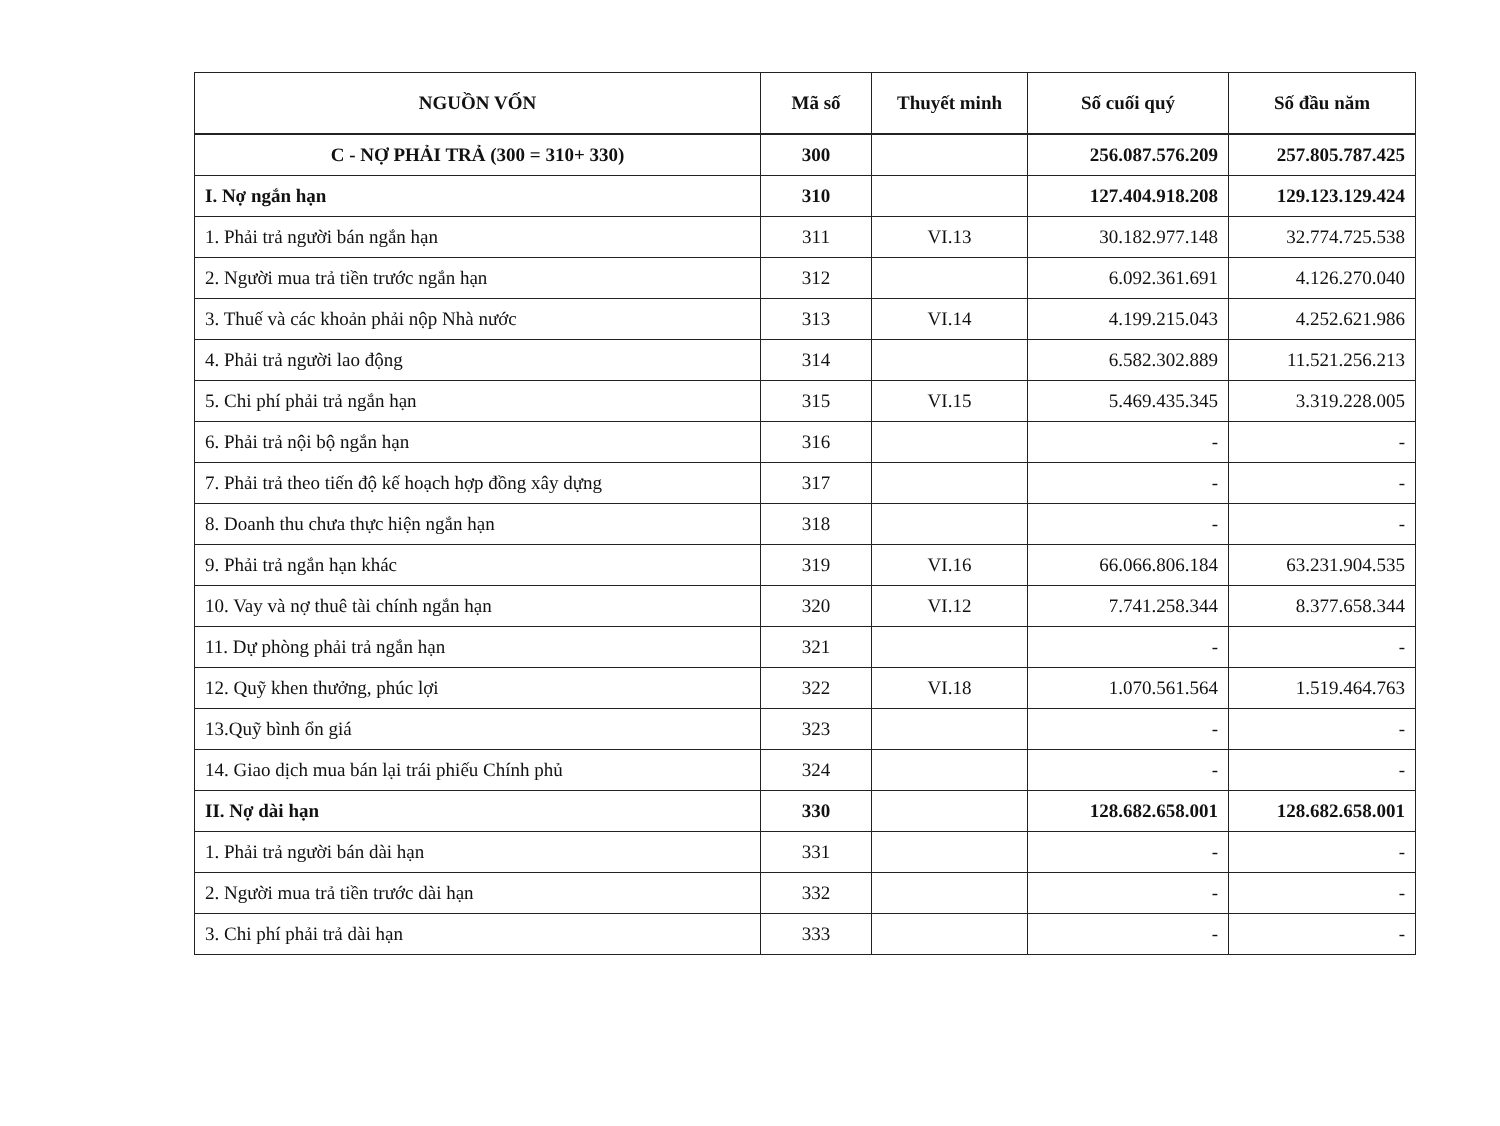| NGUỒN VỐN | Mã số | Thuyết minh | Số cuối quý | Số đầu năm |
| --- | --- | --- | --- | --- |
| C - NỢ PHẢI TRẢ (300 = 310+ 330) | 300 | | 256.087.576.209 | 257.805.787.425 |
| I. Nợ ngắn hạn | 310 | | 127.404.918.208 | 129.123.129.424 |
| 1. Phải trả người bán ngắn hạn | 311 | VI.13 | 30.182.977.148 | 32.774.725.538 |
| 2. Người mua trả tiền trước ngắn hạn | 312 | | 6.092.361.691 | 4.126.270.040 |
| 3. Thuế và các khoản phải nộp Nhà nước | 313 | VI.14 | 4.199.215.043 | 4.252.621.986 |
| 4. Phải trả người lao động | 314 | | 6.582.302.889 | 11.521.256.213 |
| 5. Chi phí phải trả ngắn hạn | 315 | VI.15 | 5.469.435.345 | 3.319.228.005 |
| 6. Phải trả nội bộ ngắn hạn | 316 | | - | - |
| 7. Phải trả theo tiến độ kế hoạch hợp đồng xây dựng | 317 | | - | - |
| 8. Doanh thu chưa thực hiện ngắn hạn | 318 | | - | - |
| 9. Phải trả ngắn hạn khác | 319 | VI.16 | 66.066.806.184 | 63.231.904.535 |
| 10. Vay và nợ thuê tài chính ngắn hạn | 320 | VI.12 | 7.741.258.344 | 8.377.658.344 |
| 11. Dự phòng phải trả ngắn hạn | 321 | | - | - |
| 12. Quỹ khen thưởng, phúc lợi | 322 | VI.18 | 1.070.561.564 | 1.519.464.763 |
| 13.Quỹ bình ổn giá | 323 | | - | - |
| 14. Giao dịch mua bán lại trái phiếu Chính phủ | 324 | | - | - |
| II. Nợ dài hạn | 330 | | 128.682.658.001 | 128.682.658.001 |
| 1. Phải trả người bán dài hạn | 331 | | - | - |
| 2. Người mua trả tiền trước dài hạn | 332 | | - | - |
| 3. Chi phí phải trả dài hạn | 333 | | - | - |